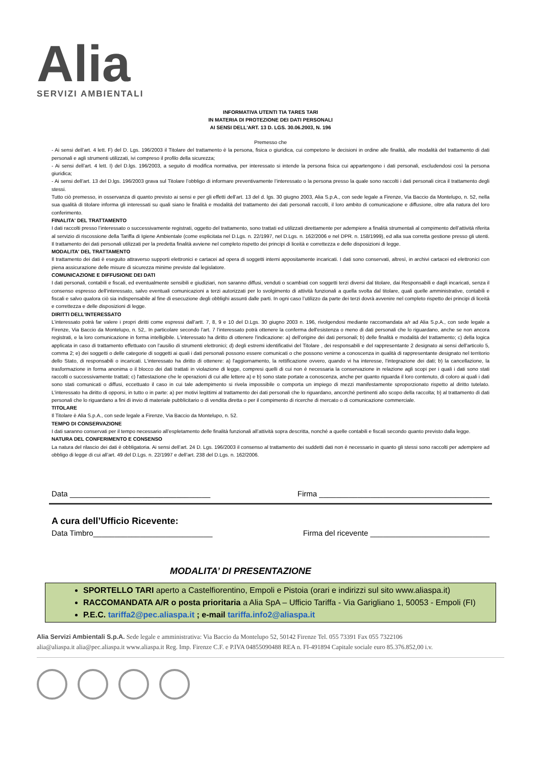Alia
SERVIZI AMBIENTALI
INFORMATIVA UTENTI TIA TARES TARI
IN MATERIA DI PROTEZIONE DEI DATI PERSONALI
AI SENSI DELL'ART. 13 D. LGS. 30.06.2003, N. 196
Premesso che
- Ai sensi dell’art. 4 lett. F) del D. Lgs. 196/2003 il Titolare del trattamento è la persona, fisica o giuridica, cui competono le decisioni in ordine alle finalità, alle modalità del trattamento di dati personali e agli strumenti utilizzati, ivi compreso il profilo della sicurezza;
- Ai sensi dell’art. 4 lett. I) del D.lgs. 196/2003, a seguito di modifica normativa, per interessato si intende la persona fisica cui appartengono i dati personali, escludendosi così la persona giuridica;
- Ai sensi dell’art. 13 del D.lgs. 196/2003 grava sul Titolare l’obbligo di informare preventivamente l’interessato o la persona presso la quale sono raccolti i dati personali circa il trattamento degli stessi.
Tutto ciò premesso, in osservanza di quanto previsto ai sensi e per gli effetti dell’art. 13 del d. lgs. 30 giugno 2003, Alia S.p.A., con sede legale a Firenze, Via Baccio da Montelupo, n. 52, nella sua qualità di titolare informa gli interessati su quali siano le finalità e modalità del trattamento dei dati personali raccolti, il loro ambito di comunicazione e diffusione, oltre alla natura del loro conferimento.
FINALITA' DEL TRATTAMENTO
I dati raccolti presso l’interessato o successivamente registrati, oggetto del trattamento, sono trattati ed utilizzati direttamente per adempiere a finalità strumentali al compimento dell’attività riferita al servizio di riscossione della Tariffa di Igiene Ambientale (come esplicitata nel D.Lgs. n. 22/1997, nel D.Lgs. n. 162/2006 e nel DPR. n. 158/1999), ed alla sua corretta gestione presso gli utenti. Il trattamento dei dati personali utilizzati per la predetta finalità avviene nel completo rispetto dei principi di liceità e correttezza e delle disposizioni di legge.
MODALITA' DEL TRATTAMENTO
Il trattamento dei dati è eseguito attraverso supporti elettronici e cartacei ad opera di soggetti interni appositamente incaricati. I dati sono conservati, altresì, in archivi cartacei ed elettronici con piena assicurazione delle misure di sicurezza minime previste dal legislatore.
COMUNICAZIONE E DIFFUSIONE DEI DATI
I dati personali, contabili e fiscali, ed eventualmente sensibili e giudiziari, non saranno diffusi, venduti o scambiati con soggetti terzi diversi dal titolare, dai Responsabili e dagli incaricati, senza il consenso espresso dell’interessato, salvo eventuali comunicazioni a terzi autorizzati per lo svolgimento di attività funzionali a quella svolta dal titolare, quali quelle amministrative, contabili e fiscali e salvo qualora ciò sia indispensabile al fine di esecuzione degli obblighi assunti dalle parti. In ogni caso l’utilizzo da parte dei terzi dovrà avvenire nel completo rispetto dei principi di liceità e correttezza e delle disposizioni di legge.
DIRITTI DELL'INTERESSATO
L’interessato potrà far valere i propri diritti come espressi dall’artt. 7, 8, 9 e 10 del D.Lgs. 30 giugno 2003 n. 196, rivolgendosi mediante raccomandata a/r ad Alia S.p.A., con sede legale a Firenze, Via Baccio da Montelupo, n. 52,. In particolare secondo l’art. 7 l’interessato potrà ottenere la conferma dell'esistenza o meno di dati personali che lo riguardano, anche se non ancora registrati, e la loro comunicazione in forma intelligibile. L'interessato ha diritto di ottenere l'indicazione: a) dell'origine dei dati personali; b) delle finalità e modalità del trattamento; c) della logica applicata in caso di trattamento effettuato con l'ausilio di strumenti elettronici; d) degli estremi identificativi del Titolare , dei responsabili e del rappresentante 2 designato ai sensi dell'articolo 5, comma 2; e) dei soggetti o delle categorie di soggetti ai quali i dati personali possono essere comunicati o che possono venirne a conoscenza in qualità di rappresentante designato nel territorio dello Stato, di responsabili o incaricati. L'interessato ha diritto di ottenere: a) l'aggiornamento, la rettificazione ovvero, quando vi ha interesse, l'integrazione dei dati; b) la cancellazione, la trasformazione in forma anonima o il blocco dei dati trattati in violazione di legge, compresi quelli di cui non è necessaria la conservazione in relazione agli scopi per i quali i dati sono stati raccolti o successivamente trattati; c) l'attestazione che le operazioni di cui alle lettere a) e b) sono state portate a conoscenza, anche per quanto riguarda il loro contenuto, di coloro ai quali i dati sono stati comunicati o diffusi, eccettuato il caso in cui tale adempimento si rivela impossibile o comporta un impiego di mezzi manifestamente sproporzionato rispetto al diritto tutelato. L'interessato ha diritto di opporsi, in tutto o in parte: a) per motivi legittimi al trattamento dei dati personali che lo riguardano, ancorché pertinenti allo scopo della raccolta; b) al trattamento di dati personali che lo riguardano a fini di invio di materiale pubblicitario o di vendita diretta o per il compimento di ricerche di mercato o di comunicazione commerciale.
TITOLARE
Il Titolare è Alia S.p.A., con sede legale a Firenze, Via Baccio da Montelupo, n. 52.
TEMPO DI CONSERVAZIONE
I dati saranno conservati per il tempo necessario all’espletamento delle finalità funzionali all’attività sopra descritta, nonché a quelle contabili e fiscali secondo quanto previsto dalla legge.
NATURA DEL CONFERIMENTO E CONSENSO
La natura del rilascio dei dati è obbligatoria. Ai sensi dell’art. 24 D. Lgs. 196/2003 il consenso al trattamento dei suddetti dati non è necessario in quanto gli stessi sono raccolti per adempiere ad obbligo di legge di cui all’art. 49 del D.Lgs. n. 22/1997 e dell’art. 238 del D.Lgs. n. 162/2006.
Data _________________________________ Firma ________________________________________
A cura dell’Ufficio Ricevente:
Data Timbro____________________________ Firma del ricevente ____________________________
MODALITA’ DI PRESENTAZIONE
SPORTELLO TARI aperto a Castelfiorentino, Empoli e Pistoia (orari e indirizzi sul sito www.aliaspa.it)
RACCOMANDATA A/R o posta prioritaria a Alia SpA – Ufficio Tariffa - Via Garigliano 1, 50053 - Empoli (FI)
P.E.C. tariffa2@pec.aliaspa.it ; e-mail tariffa.info2@aliaspa.it
Alia Servizi Ambientali S.p.A. Sede legale e amministrativa: Via Baccio da Montelupo 52, 50142 Firenze Tel. 055 73391 Fax 055 7322106
alia@aliaspa.it alia@pec.aliaspa.it www.aliaspa.it Reg. Imp. Firenze C.F. e P.IVA 04855090488 REA n. FI-491894 Capitale sociale euro 85.376.852,00 i.v.